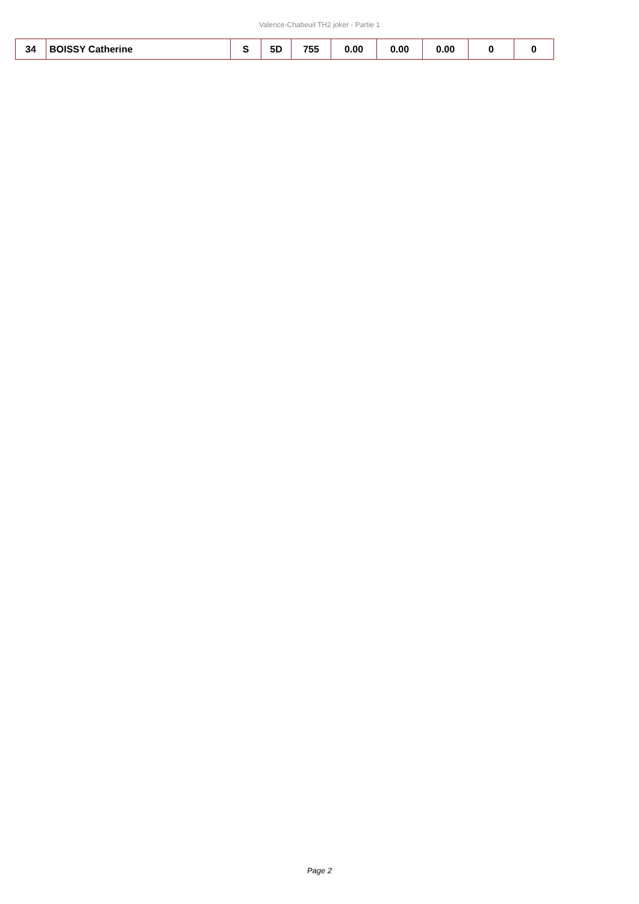Valence-Chabeuil TH2 joker - Partie 1
| 34 | BOISSY Catherine | S | 5D | 755 | 0.00 | 0.00 | 0.00 | 0 | 0 |
Page 2